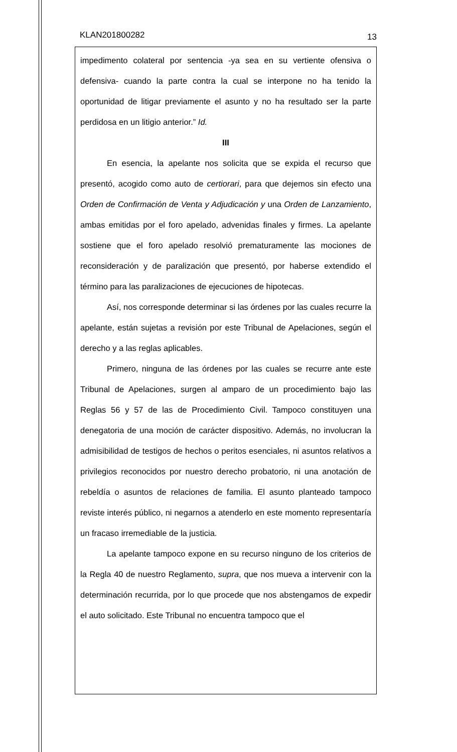KLAN201800282 13
impedimento colateral por sentencia -ya sea en su vertiente ofensiva o defensiva- cuando la parte contra la cual se interpone no ha tenido la oportunidad de litigar previamente el asunto y no ha resultado ser la parte perdidosa en un litigio anterior.” Id.
III
En esencia, la apelante nos solicita que se expida el recurso que presentó, acogido como auto de certiorari, para que dejemos sin efecto una Orden de Confirmación de Venta y Adjudicación y una Orden de Lanzamiento, ambas emitidas por el foro apelado, advenidas finales y firmes. La apelante sostiene que el foro apelado resolvió prematuramente las mociones de reconsideración y de paralización que presentó, por haberse extendido el término para las paralizaciones de ejecuciones de hipotecas.
Así, nos corresponde determinar si las órdenes por las cuales recurre la apelante, están sujetas a revisión por este Tribunal de Apelaciones, según el derecho y a las reglas aplicables.
Primero, ninguna de las órdenes por las cuales se recurre ante este Tribunal de Apelaciones, surgen al amparo de un procedimiento bajo las Reglas 56 y 57 de las de Procedimiento Civil. Tampoco constituyen una denegatoria de una moción de carácter dispositivo. Además, no involucran la admisibilidad de testigos de hechos o peritos esenciales, ni asuntos relativos a privilegios reconocidos por nuestro derecho probatorio, ni una anotación de rebeldía o asuntos de relaciones de familia. El asunto planteado tampoco reviste interés público, ni negarnos a atenderlo en este momento representaría un fracaso irremediable de la justicia.
La apelante tampoco expone en su recurso ninguno de los criterios de la Regla 40 de nuestro Reglamento, supra, que nos mueva a intervenir con la determinación recurrida, por lo que procede que nos abstengamos de expedir el auto solicitado. Este Tribunal no encuentra tampoco que el